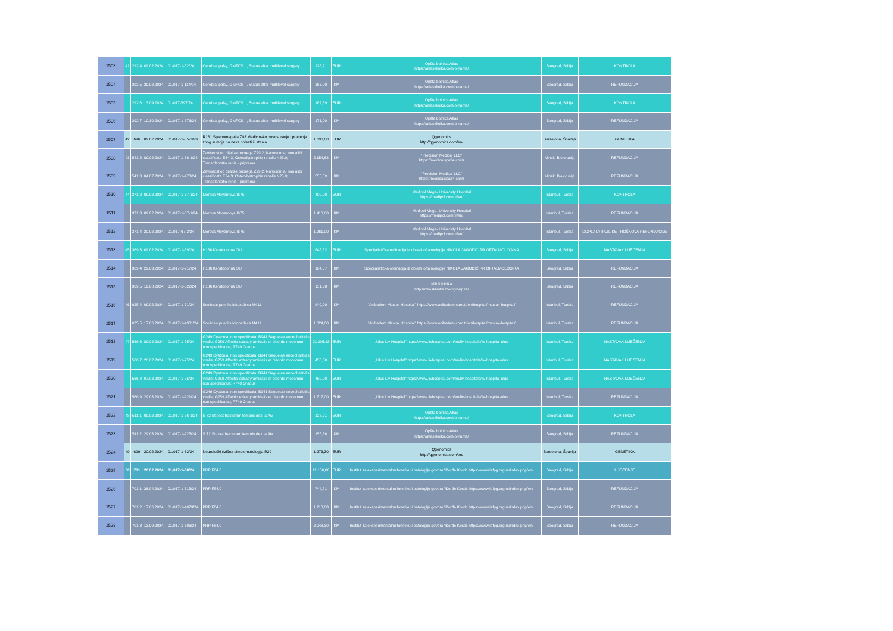| 1503 | 41 | 292.4 | 09.02.2024. | 01/017-1-52/24 | Cerebral palsy, GMFCS II, Status after multilevel surgery | 128,21 | EUR | Opšta bolnica Atlas https://atlasklinika.com/o-nama/ | Beograd, Srbija | KONTROLA |
| 1504 | | 292.5 | 29.02.2024. | 01/017-1-114/24 | Cerebral palsy, GMFCS II, Status after multilevel surgery | 163,00 | KM | Opšta bolnica Atlas https://atlasklinika.com/o-nama/ | Beograd, Srbija | REFUNDACIJA |
| 1505 | | 292.6 | 13.09.2024. | 01/017-597/24 | Cerebral palsy, GMFCS II, Status after multilevel surgery | 162,39 | EUR | Opšta bolnica Atlas https://atlasklinika.com/o-nama/ | Beograd, Srbija | KONTROLA |
| 1506 | | 292.7 | 10.10.2024. | 01/017-1-676/24 | Cerebral palsy, GMFCS II, Status after multilevel surgery | 171,00 | KM | Opšta bolnica Atlas https://atlasklinika.com/o-nama/ | Beograd, Srbija | REFUNDACIJA |
| 1507 | 42 | 696 | 09.02.2024. | 01/017-1-55-2/23 | R161 Splenomegalia,Z03 Medicinsko posmatranje i praćenje zbog sumnje na neke bolesti ili stanja | 1.690,00 | EUR | Qgenomics http://qgenomics.com/en/ | Barselona, Španija | GENETIKA |
| 1508 | 43 | 541.2 | 09.02.2024. | 01/017-1-66-1/24 | Zavisnost od dijalize bubrega Z99.2; Nanosomia, non alibi classificata E34.3; Osteodystrophia renalis N25.0; Transolantatio renis - priprema | 2.154,62 | KM | "Precision Medical LLC" https://medicalspa24.com/ | Minsk, Bjelorusija | REFUNDACIJA |
| 1509 | | 541.3 | 04.07.2024. | 01/017-1-473/24 | Zavisnost od dijalize bubrega Z99.2; Nanosomia, non alibi classificata E34.3; Osteodystrophia renalis N25.0; Transolantatio renis - priprema | 555,59 | KM | "Precision Medical LLC" https://medicalspa24.com/ | Minsk, Bjelorusija | REFUNDACIJA |
| 1510 | 44 | 371.2 | 09.02.2024. | 01/017-1-67-1/24 | Morbus Moyamoya I675; | 400,00 | EUR | Medipol Mega- University Hospital https://medipol.com.tr/en/ | Istanbul, Turska | KONTROLA |
| 1511 | | 371.3 | 09.02.2024. | 01/017-1-67-1/24 | Morbus Moyamoya I675; | 1.410,00 | KM | Medipol Mega- University Hospital https://medipol.com.tr/en/ | Istanbul, Turska | REFUNDACIJA |
| 1512 | | 371.4 | 20.02.2024. | 01/017-67-2/24 | Morbus Moyamoya I675; | 1.261,00 | KM | Medipol Mega- University Hospital https://medipol.com.tr/en/ | Istanbul, Turska | DOPLATA RAZLIKE TROŠKOVA REFUNDACIJE |
| 1513 | 45 | 369.3 | 09.02.2024. | 01/017-1-69/24 | H186 Keratoconus OU | 648,62 | EUR | Specijalistička ordinacija iz oblasti oftalmologije NIKOLA JAGODIĆ PR OFTALMOLOGIKA | Beograd, Srbija | NASTAVAK LIJEČENJA |
| 1514 | | 369.4 | 29.03.2024. | 01/017-1-217/24 | H186 Keratoconus OU | 164,57 | KM | Specijalistička ordinacija iz oblasti oftalmologije NIKOLA JAGODIĆ PR OFTALMOLOGIKA | Beograd, Srbija | REFUNDACIJA |
| 1515 | | 369.5 | 12.08.2024. | 01/017-1-522/24 | H186 Keratoconus OU | 151,38 | KM | Miloš klinika http://milosklinika.medigroup.rs/ | Beograd, Srbija | REFUNDACIJA |
| 1516 | 46 | 625.4 | 09.02.2024. | 01/017-1-71/24 | Scoliosis puerilis idiopathica M411 | 940,00 | KM | “Acibadem Maslak Hospital” https://www.acibadem.com.tr/en/hospital/maslak-hospital/ | Istanbul, Turska | REFUNDACIJA |
| 1517 | | 625.5 | 17.06.2024. | 01/017-1-4381/24 | Scoliosis puerilis idiopathica M411 | 1.024,00 | KM | “Acibadem Maslak Hospital” https://www.acibadem.com.tr/en/hospital/maslak-hospital/ | Istanbul, Turska | REFUNDACIJA |
| 1518 | 47 | 566.6 | 09.02.2024. | 01/017-1-75/24 | G249 Dystonia, non specificata; B941 Seguelae encephalitidis viralis; G259 Affectio extrapyramidalis et disordo motionum, non specificatus; R749 Gradus | 22.295,18 | EUR | „Ulus Liv Hospital” https://www.livhospital.com/en/liv-hospitals/liv-hospital-ulus | Istanbul, Turska | NASTAVAK LIJEČENJA |
| 1519 | | 566.7 | 20.02.2024 | 01/017-1-75/24 | G249 Dystonia, non specificata; B941 Seguelae encephalitidis viralis; G259 Affectio extrapyramidalis et disordo motionum, non specificatus; R749 Gradus | 450,00 | EUR | „Ulus Liv Hospital” https://www.livhospital.com/en/liv-hospitals/liv-hospital-ulus | Istanbul, Turska | NASTAVAK LIJEČENJA |
| 1520 | | 566.8 | 07.03.2024. | 01/017-1-75/24 | G249 Dystonia, non specificata; B941 Seguelae encephalitidis viralis; G259 Affectio extrapyramidalis et disordo motionum, non specificatus; R749 Gradus | 450,00 | EUR | „Ulus Liv Hospital” https://www.livhospital.com/en/liv-hospitals/liv-hospital-ulus | Istanbul, Turska | NASTAVAK LIJEČENJA |
| 1521 | | 566.9 | 29.03.2024. | 01/017-1-221/24 | G249 Dystonia, non specificata; B941 Seguelae encephalitidis viralis; G259 Affectio extrapyramidalis et disordo motionum, non specificatus; R749 Gradus | 1.717,00 | EUR | „Ulus Liv Hospital” https://www.livhospital.com/en/liv-hospitals/liv-hospital-ulus | Istanbul, Turska | REFUNDACIJA |
| 1522 | 48 | 511.1 | 09.02.2024. | 01/017-1-76-1/24 | S 72 St post fracturam femoris dex. a.Aiv | 128,21 | EUR | Opšta bolnica Atlas https://atlasklinika.com/o-nama/ | Beograd, Srbija | KONTROLA |
| 1523 | | 511.2 | 29.03.2024. | 01/017-1-225/24 | S 72 St post fracturam femoris dex. a.Aiv | 155,36 | KM | Opšta bolnica Atlas https://atlasklinika.com/o-nama/ | Beograd, Srbija | REFUNDACIJA |
| 1524 | 49 | 699 | 20.02.2024. | 01/017-1-62/24 | Neurološki rizična simptomatologija R29 | 1.273,30 | EUR | Qgenomics http://qgenomics.com/en/ | Barselona, Španija | GENETIKA |
| 1525 | 50 | 701 | 20.02.2024. | 01/017-1-68/24 | PRP F84.0 | 11.150,00 | EUR | Institut za eksperimentalnu fonetiku i patologiju govora "Đorđe Kostić https://www.iefpg.org.rs/index.php/en/ | Beograd, Srbija | LIJEČENJE |
| 1526 | | 701.1 | 26.04.2024. | 01/017-1-313/24 | PRP F84.0 | 744,81 | KM | Institut za eksperimentalnu fonetiku i patologiju govora "Đorđe Kostić https://www.iefpg.org.rs/index.php/en/ | Beograd, Srbija | REFUNDACIJA |
| 1527 | | 701.2 | 17.06.2024. | 01/017-1-4073/24 | PRP F84.0 | 1.218,08 | KM | Institut za eksperimentalnu fonetiku i patologiju govora "Đorđe Kostić https://www.iefpg.org.rs/index.php/en/ | Beograd, Srbija | REFUNDACIJA |
| 1528 | | 701.3 | 13.09.2024. | 01/017-1-606/24 | PRP F84.0 | 2.048,30 | KM | Institut za eksperimentalnu fonetiku i patologiju govora "Đorđe Kostić https://www.iefpg.org.rs/index.php/en/ | Beograd, Srbija | REFUNDACIJA |